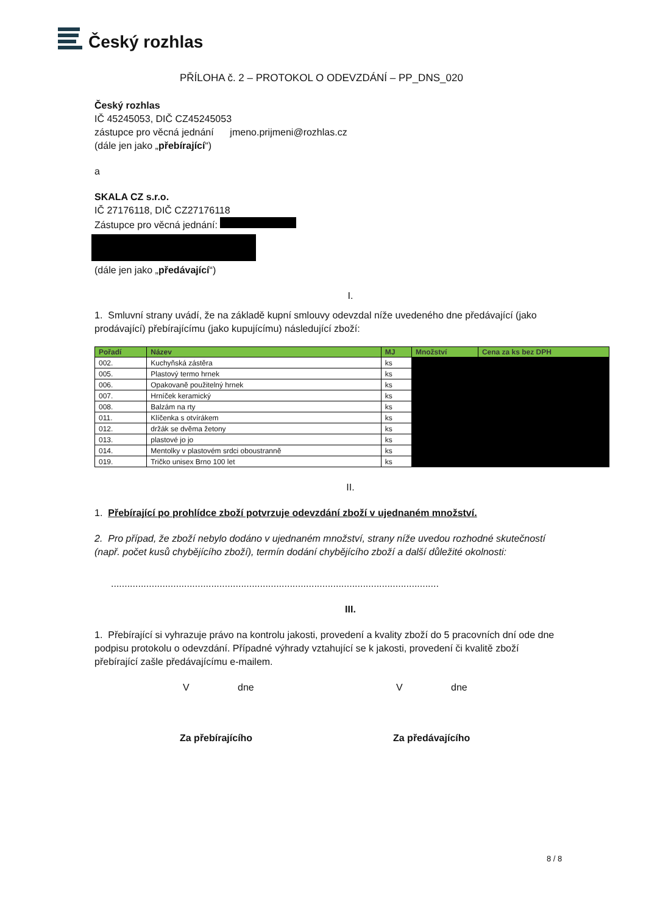Český rozhlas
PŘÍLOHA č. 2 – PROTOKOL O ODEVZDÁNÍ – PP_DNS_020
Český rozhlas
IČ 45245053, DIČ CZ45245053
zástupce pro věcná jednání jmeno.prijmeni@rozhlas.cz
(dále jen jako „přebírající“)
a
SKALA CZ s.r.o.
IČ 27176118, DIČ CZ27176118
Zástupce pro věcná jednání:
(dále jen jako „předávající“)
I.
1. Smluvní strany uvádí, že na základě kupní smlouvy odevzdal níže uvedeného dne předávající (jako prodávající) přebírajícímu (jako kupujícímu) následující zboží:
| Pořadí | Název | MJ | Množství | Cena za ks bez DPH |
| --- | --- | --- | --- | --- |
| 002. | Kuchyňská zástěra | ks | | |
| 005. | Plastový termo hrnek | ks | | |
| 006. | Opakovaně použitelný hrnek | ks | | |
| 007. | Hrníček keramický | ks | | |
| 008. | Balzám na rty | ks | | |
| 011. | Klíčenka s otvírákem | ks | | |
| 012. | držák se dvěma žetony | ks | | |
| 013. | plastové jo jo | ks | | |
| 014. | Mentolky v plastovém srdci oboustranně | ks | | |
| 019. | Tričko unisex Brno 100 let | ks | | |
II.
1. Přebírající po prohlídce zboží potvrzuje odevzdání zboží v ujednaném množství.
2. Pro případ, že zboží nebylo dodáno v ujednaném množství, strany níže uvedou rozhodné skutečností (např. počet kusů chybějícího zboží), termín dodání chybějícího zboží a další důležité okolnosti:
.........................................................................................................................
III.
1. Přebírající si vyhrazuje právo na kontrolu jakosti, provedení a kvality zboží do 5 pracovních dní ode dne podpisu protokolu o odevzdání. Případné výhrady vztahující se k jakosti, provedení či kvalitě zboží přebírající zašle předávajícímu e-mailem.
Vdne V dne
Za přebírajícího Za předávajícího
8 / 8